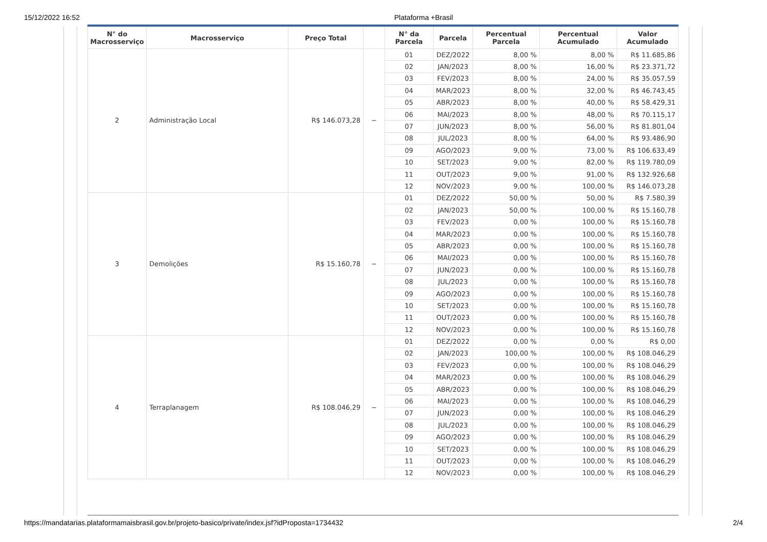15/12/2022 16:52 Plataforma +Brasil
| N° do Macrosserviço | Macrosserviço | Preço Total | | N° da Parcela | Parcela | Percentual Parcela | Percentual Acumulado | Valor Acumulado |
| --- | --- | --- | --- | --- | --- | --- | --- | --- |
| 2 | Administração Local | R$ 146.073,28 | − | 01 | DEZ/2022 | 8,00 % | 8,00 % | R$ 11.685,86 |
| | | | | 02 | JAN/2023 | 8,00 % | 16,00 % | R$ 23.371,72 |
| | | | | 03 | FEV/2023 | 8,00 % | 24,00 % | R$ 35.057,59 |
| | | | | 04 | MAR/2023 | 8,00 % | 32,00 % | R$ 46.743,45 |
| | | | | 05 | ABR/2023 | 8,00 % | 40,00 % | R$ 58.429,31 |
| | | | | 06 | MAI/2023 | 8,00 % | 48,00 % | R$ 70.115,17 |
| | | | | 07 | JUN/2023 | 8,00 % | 56,00 % | R$ 81.801,04 |
| | | | | 08 | JUL/2023 | 8,00 % | 64,00 % | R$ 93.486,90 |
| | | | | 09 | AGO/2023 | 9,00 % | 73,00 % | R$ 106.633,49 |
| | | | | 10 | SET/2023 | 9,00 % | 82,00 % | R$ 119.780,09 |
| | | | | 11 | OUT/2023 | 9,00 % | 91,00 % | R$ 132.926,68 |
| | | | | 12 | NOV/2023 | 9,00 % | 100,00 % | R$ 146.073,28 |
| 3 | Demolições | R$ 15.160,78 | − | 01 | DEZ/2022 | 50,00 % | 50,00 % | R$ 7.580,39 |
| | | | | 02 | JAN/2023 | 50,00 % | 100,00 % | R$ 15.160,78 |
| | | | | 03 | FEV/2023 | 0,00 % | 100,00 % | R$ 15.160,78 |
| | | | | 04 | MAR/2023 | 0,00 % | 100,00 % | R$ 15.160,78 |
| | | | | 05 | ABR/2023 | 0,00 % | 100,00 % | R$ 15.160,78 |
| | | | | 06 | MAI/2023 | 0,00 % | 100,00 % | R$ 15.160,78 |
| | | | | 07 | JUN/2023 | 0,00 % | 100,00 % | R$ 15.160,78 |
| | | | | 08 | JUL/2023 | 0,00 % | 100,00 % | R$ 15.160,78 |
| | | | | 09 | AGO/2023 | 0,00 % | 100,00 % | R$ 15.160,78 |
| | | | | 10 | SET/2023 | 0,00 % | 100,00 % | R$ 15.160,78 |
| | | | | 11 | OUT/2023 | 0,00 % | 100,00 % | R$ 15.160,78 |
| | | | | 12 | NOV/2023 | 0,00 % | 100,00 % | R$ 15.160,78 |
| 4 | Terraplanagem | R$ 108.046,29 | − | 01 | DEZ/2022 | 0,00 % | 0,00 % | R$ 0,00 |
| | | | | 02 | JAN/2023 | 100,00 % | 100,00 % | R$ 108.046,29 |
| | | | | 03 | FEV/2023 | 0,00 % | 100,00 % | R$ 108.046,29 |
| | | | | 04 | MAR/2023 | 0,00 % | 100,00 % | R$ 108.046,29 |
| | | | | 05 | ABR/2023 | 0,00 % | 100,00 % | R$ 108.046,29 |
| | | | | 06 | MAI/2023 | 0,00 % | 100,00 % | R$ 108.046,29 |
| | | | | 07 | JUN/2023 | 0,00 % | 100,00 % | R$ 108.046,29 |
| | | | | 08 | JUL/2023 | 0,00 % | 100,00 % | R$ 108.046,29 |
| | | | | 09 | AGO/2023 | 0,00 % | 100,00 % | R$ 108.046,29 |
| | | | | 10 | SET/2023 | 0,00 % | 100,00 % | R$ 108.046,29 |
| | | | | 11 | OUT/2023 | 0,00 % | 100,00 % | R$ 108.046,29 |
| | | | | 12 | NOV/2023 | 0,00 % | 100,00 % | R$ 108.046,29 |
https://mandatarias.plataformamaisbrasil.gov.br/projeto-basico/private/index.jsf?idProposta=1734432 2/4